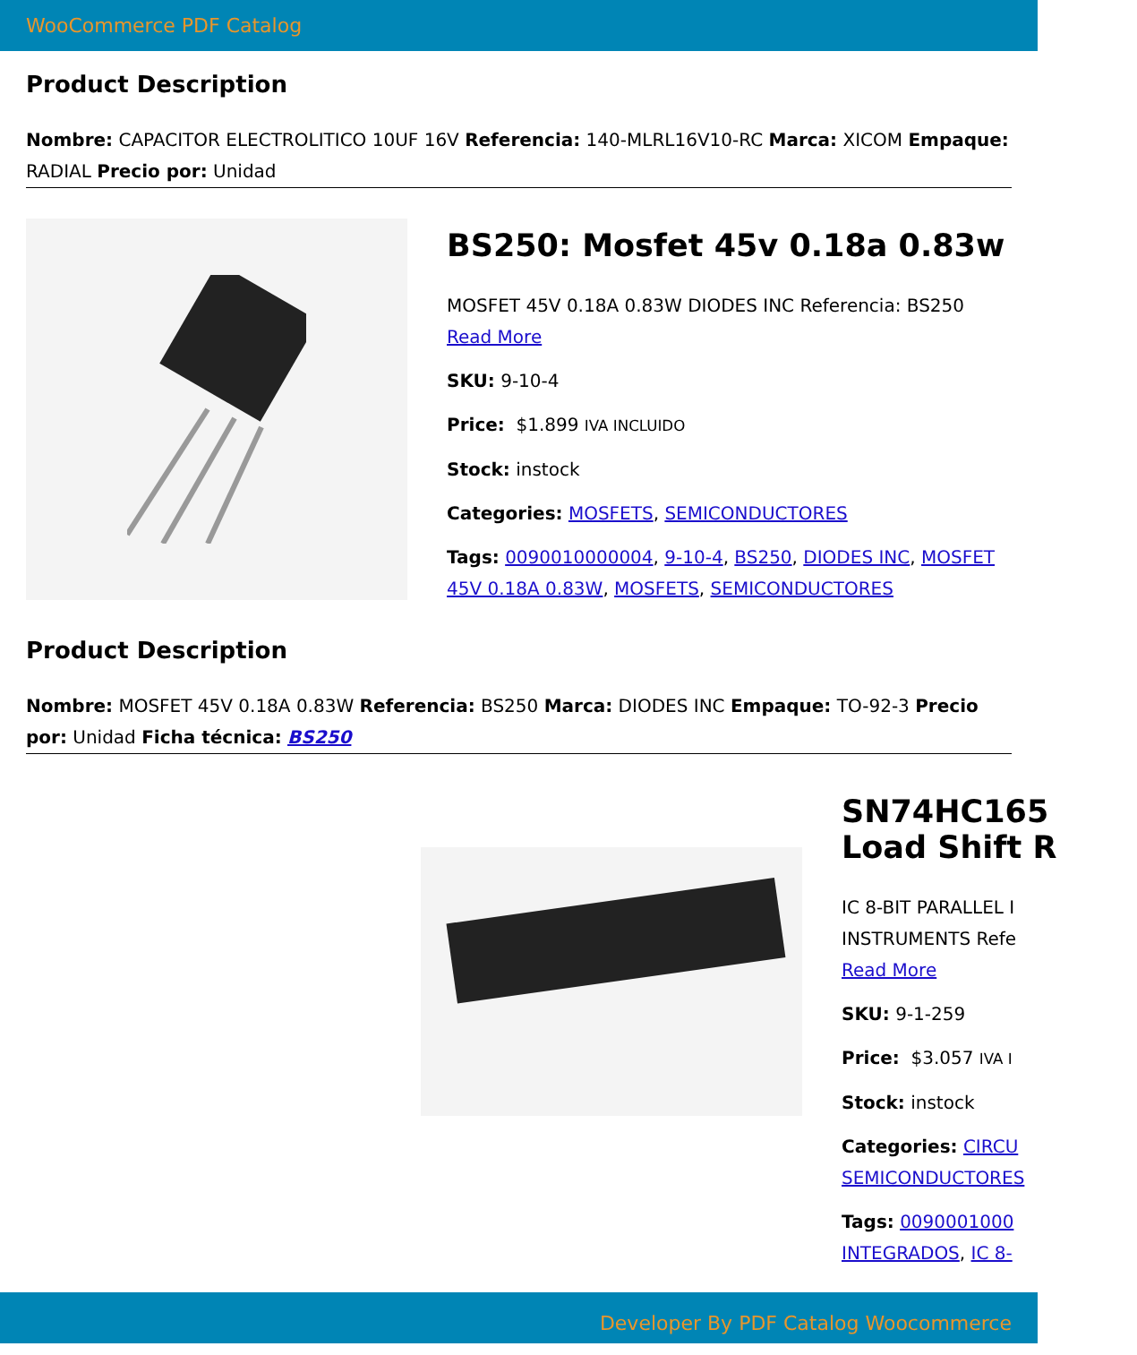WooCommerce PDF Catalog
Product Description
Nombre: CAPACITOR ELECTROLITICO 10UF 16V Referencia: 140-MLRL16V10-RC Marca: XICOM Empaque: RADIAL Precio por: Unidad
BS250: Mosfet 45v 0.18a 0.83w
MOSFET 45V 0.18A 0.83W DIODES INC Referencia: BS250
Read More
SKU: 9-10-4
Price: $1.899 IVA INCLUIDO
Stock: instock
Categories: MOSFETS, SEMICONDUCTORES
Tags: 0090010000004, 9-10-4, BS250, DIODES INC, MOSFET 45V 0.18A 0.83W, MOSFETS, SEMICONDUCTORES
Product Description
Nombre: MOSFET 45V 0.18A 0.83W Referencia: BS250 Marca: DIODES INC Empaque: TO-92-3 Precio por: Unidad Ficha técnica: BS250
SN74HC165
Load Shift R
IC 8-BIT PARALLEL I
INSTRUMENTS Refe
Read More
SKU: 9-1-259
Price: $3.057 IVA I
Stock: instock
Categories: CIRCU
SEMICONDUCTORES
Tags: 0090001000
INTEGRADOS, IC 8-
Developer By PDF Catalog Woocommerce